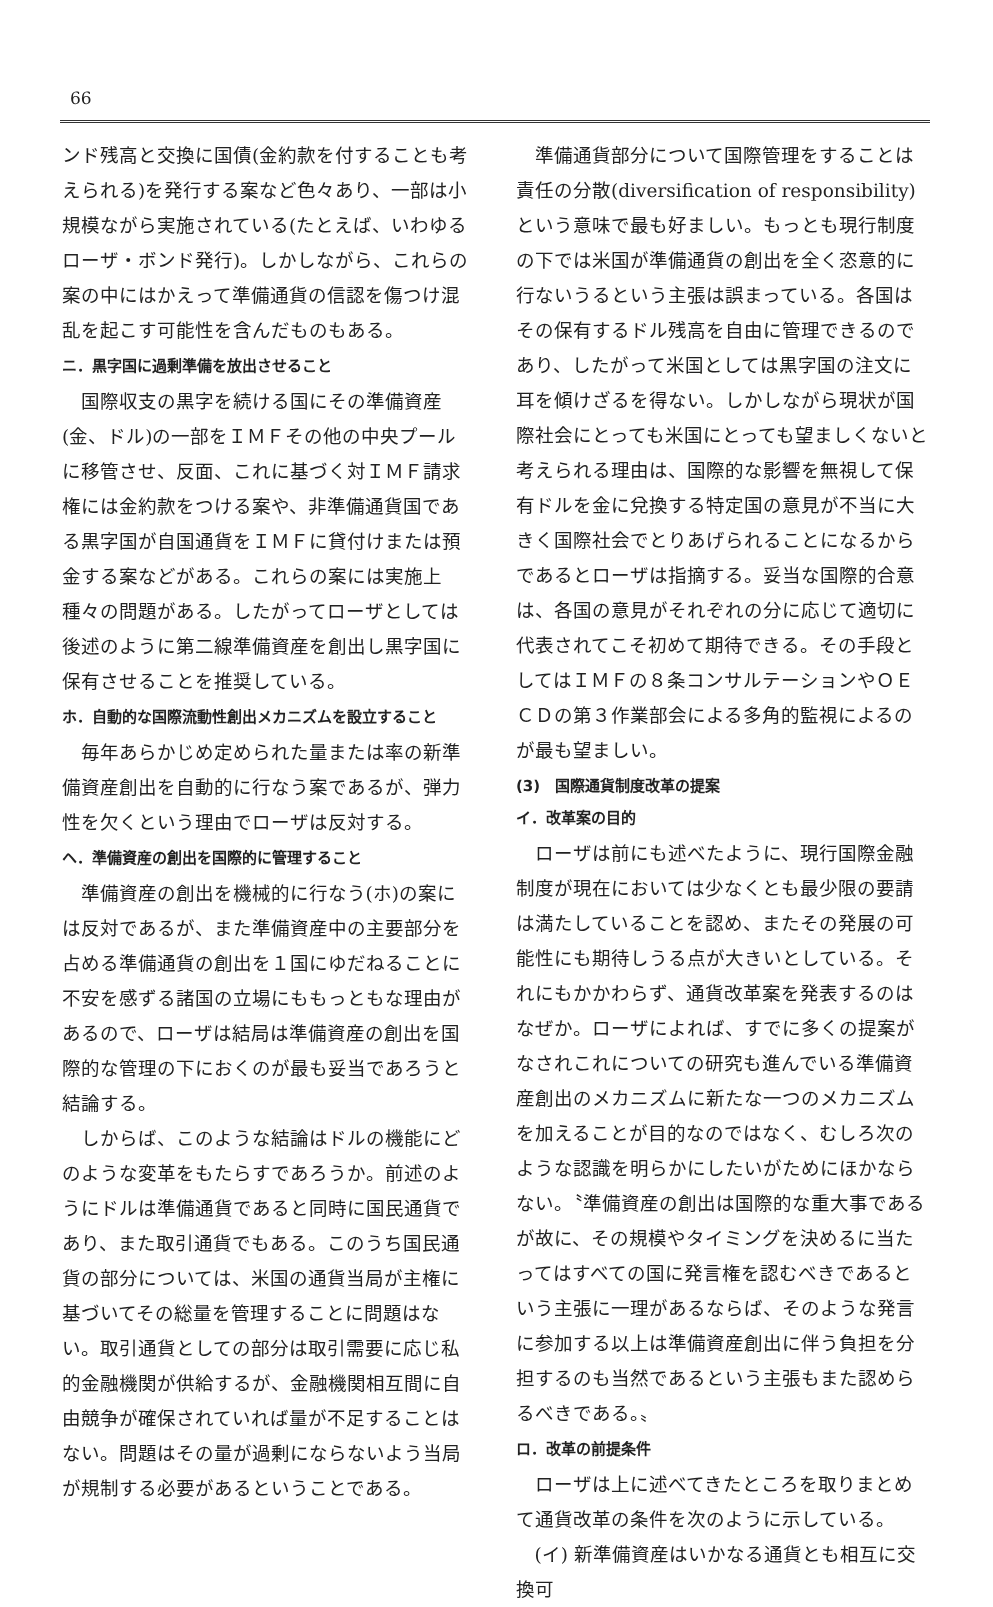66
ンド残高と交換に国債(金約款を付することも考えられる)を発行する案など色々あり、一部は小規模ながら実施されている(たとえば、いわゆるローザ・ボンド発行)。しかしながら、これらの案の中にはかえって準備通貨の信認を傷つけ混乱を起こす可能性を含んだものもある。
ニ．黒字国に過剰準備を放出させること
国際収支の黒字を続ける国にその準備資産(金、ドル)の一部をＩＭＦその他の中央プールに移管させ、反面、これに基づく対ＩＭＦ請求権には金約款をつける案や、非準備通貨国である黒字国が自国通貨をＩＭＦに貸付けまたは預金する案などがある。これらの案には実施上種々の問題がある。したがってローザとしては後述のように第二線準備資産を創出し黒字国に保有させることを推奨している。
ホ．自動的な国際流動性創出メカニズムを設立すること
毎年あらかじめ定められた量または率の新準備資産創出を自動的に行なう案であるが、弾力性を欠くという理由でローザは反対する。
ヘ．準備資産の創出を国際的に管理すること
準備資産の創出を機械的に行なう(ホ)の案には反対であるが、また準備資産中の主要部分を占める準備通貨の創出を１国にゆだねることに不安を感ずる諸国の立場にももっともな理由があるので、ローザは結局は準備資産の創出を国際的な管理の下におくのが最も妥当であろうと結論する。
しからば、このような結論はドルの機能にどのような変革をもたらすであろうか。前述のようにドルは準備通貨であると同時に国民通貨であり、また取引通貨でもある。このうち国民通貨の部分については、米国の通貨当局が主権に基づいてその総量を管理することに問題はない。取引通貨としての部分は取引需要に応じ私的金融機関が供給するが、金融機関相互間に自由競争が確保されていれば量が不足することはない。問題はその量が過剰にならないよう当局が規制する必要があるということである。
準備通貨部分について国際管理をすることは責任の分散(diversification of responsibility)という意味で最も好ましい。もっとも現行制度の下では米国が準備通貨の創出を全く恣意的に行ないうるという主張は誤まっている。各国はその保有するドル残高を自由に管理できるのであり、したがって米国としては黒字国の注文に耳を傾けざるを得ない。しかしながら現状が国際社会にとっても米国にとっても望ましくないと考えられる理由は、国際的な影響を無視して保有ドルを金に兌換する特定国の意見が不当に大きく国際社会でとりあげられることになるからであるとローザは指摘する。妥当な国際的合意は、各国の意見がそれぞれの分に応じて適切に代表されてこそ初めて期待できる。その手段としてはＩＭＦの８条コンサルテーションやＯＥＣＤの第３作業部会による多角的監視によるのが最も望ましい。
(3)　国際通貨制度改革の提案
イ．改革案の目的
ローザは前にも述べたように、現行国際金融制度が現在においては少なくとも最少限の要請は満たしていることを認め、またその発展の可能性にも期待しうる点が大きいとしている。それにもかかわらず、通貨改革案を発表するのはなぜか。ローザによれば、すでに多くの提案がなされこれについての研究も進んでいる準備資産創出のメカニズムに新たな一つのメカニズムを加えることが目的なのではなく、むしろ次のような認識を明らかにしたいがためにほかならない。〝準備資産の創出は国際的な重大事であるが故に、その規模やタイミングを決めるに当たってはすべての国に発言権を認むべきであるという主張に一理があるならば、そのような発言に参加する以上は準備資産創出に伴う負担を分担するのも当然であるという主張もまた認めらるべきである。〟
ロ．改革の前提条件
ローザは上に述べてきたところを取りまとめて通貨改革の条件を次のように示している。
(イ) 新準備資産はいかなる通貨とも相互に交換可